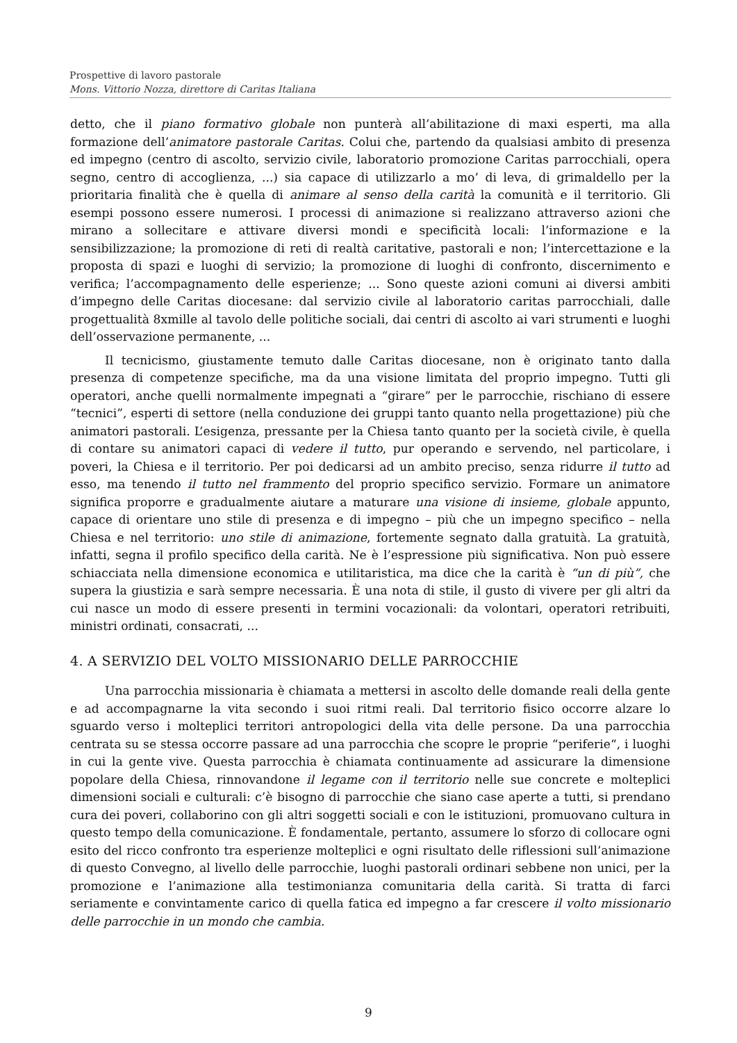Prospettive di lavoro pastorale
Mons. Vittorio Nozza, direttore di Caritas Italiana
detto, che il piano formativo globale non punterà all’abilitazione di maxi esperti, ma alla formazione dell’animatore pastorale Caritas. Colui che, partendo da qualsiasi ambito di presenza ed impegno (centro di ascolto, servizio civile, laboratorio promozione Caritas parrocchiali, opera segno, centro di accoglienza, ...) sia capace di utilizzarlo a mo’ di leva, di grimaldello per la prioritaria finalità che è quella di animare al senso della carità la comunità e il territorio. Gli esempi possono essere numerosi. I processi di animazione si realizzano attraverso azioni che mirano a sollecitare e attivare diversi mondi e specificità locali: l’informazione e la sensibilizzazione; la promozione di reti di realtà caritative, pastorali e non; l’intercettazione e la proposta di spazi e luoghi di servizio; la promozione di luoghi di confronto, discernimento e verifica; l’accompagnamento delle esperienze; ... Sono queste azioni comuni ai diversi ambiti d’impegno delle Caritas diocesane: dal servizio civile al laboratorio caritas parrocchiali, dalle progettualità 8xmille al tavolo delle politiche sociali, dai centri di ascolto ai vari strumenti e luoghi dell’osservazione permanente, ...
Il tecnicismo, giustamente temuto dalle Caritas diocesane, non è originato tanto dalla presenza di competenze specifiche, ma da una visione limitata del proprio impegno. Tutti gli operatori, anche quelli normalmente impegnati a “girare” per le parrocchie, rischiano di essere “tecnici”, esperti di settore (nella conduzione dei gruppi tanto quanto nella progettazione) più che animatori pastorali. L’esigenza, pressante per la Chiesa tanto quanto per la società civile, è quella di contare su animatori capaci di vedere il tutto, pur operando e servendo, nel particolare, i poveri, la Chiesa e il territorio. Per poi dedicarsi ad un ambito preciso, senza ridurre il tutto ad esso, ma tenendo il tutto nel frammento del proprio specifico servizio. Formare un animatore significa proporre e gradualmente aiutare a maturare una visione di insieme, globale appunto, capace di orientare uno stile di presenza e di impegno – più che un impegno specifico – nella Chiesa e nel territorio: uno stile di animazione, fortemente segnato dalla gratuità. La gratuità, infatti, segna il profilo specifico della carità. Ne è l’espressione più significativa. Non può essere schiacciata nella dimensione economica e utilitaristica, ma dice che la carità è “un di più”, che supera la giustizia e sarà sempre necessaria. È una nota di stile, il gusto di vivere per gli altri da cui nasce un modo di essere presenti in termini vocazionali: da volontari, operatori retribuiti, ministri ordinati, consacrati, ...
4. A SERVIZIO DEL VOLTO MISSIONARIO DELLE PARROCCHIE
Una parrocchia missionaria è chiamata a mettersi in ascolto delle domande reali della gente e ad accompagnarne la vita secondo i suoi ritmi reali. Dal territorio fisico occorre alzare lo sguardo verso i molteplici territori antropologici della vita delle persone. Da una parrocchia centrata su se stessa occorre passare ad una parrocchia che scopre le proprie “periferie“, i luoghi in cui la gente vive. Questa parrocchia è chiamata continuamente ad assicurare la dimensione popolare della Chiesa, rinnovandone il legame con il territorio nelle sue concrete e molteplici dimensioni sociali e culturali: c’è bisogno di parrocchie che siano case aperte a tutti, si prendano cura dei poveri, collaborino con gli altri soggetti sociali e con le istituzioni, promuovano cultura in questo tempo della comunicazione. È fondamentale, pertanto, assumere lo sforzo di collocare ogni esito del ricco confronto tra esperienze molteplici e ogni risultato delle riflessioni sull’animazione di questo Convegno, al livello delle parrocchie, luoghi pastorali ordinari sebbene non unici, per la promozione e l’animazione alla testimonianza comunitaria della carità. Si tratta di farci seriamente e convintamente carico di quella fatica ed impegno a far crescere il volto missionario delle parrocchie in un mondo che cambia.
9